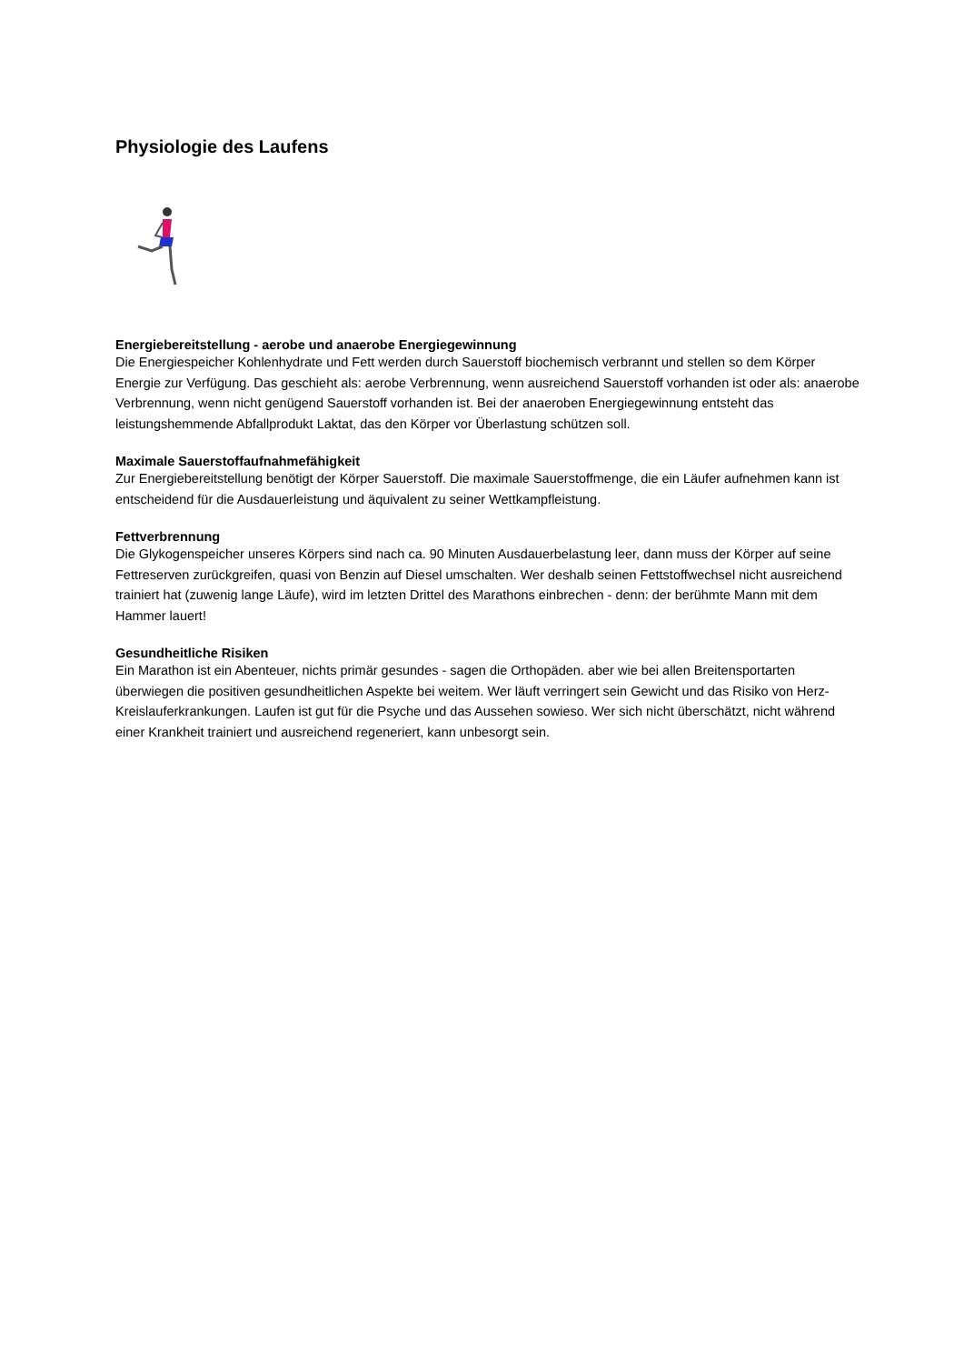Physiologie des Laufens
Energiebereitstellung - aerobe und anaerobe Energiegewinnung
Die Energiespeicher Kohlenhydrate und Fett werden durch Sauerstoff biochemisch verbrannt und stellen so dem Körper Energie zur Verfügung. Das geschieht als: aerobe Verbrennung, wenn ausreichend Sauerstoff vorhanden ist oder als: anaerobe Verbrennung, wenn nicht genügend Sauerstoff vorhanden ist. Bei der anaeroben Energiegewinnung entsteht das leistungshemmende Abfallprodukt Laktat, das den Körper vor Überlastung schützen soll.
Maximale Sauerstoffaufnahmefähigkeit
Zur Energiebereitstellung benötigt der Körper Sauerstoff. Die maximale Sauerstoffmenge, die ein Läufer aufnehmen kann ist entscheidend für die Ausdauerleistung und äquivalent zu seiner Wettkampfleistung.
Fettverbrennung
Die Glykogenspeicher unseres Körpers sind nach ca. 90 Minuten Ausdauerbelastung leer, dann muss der Körper auf seine Fettreserven zurückgreifen, quasi von Benzin auf Diesel umschalten. Wer deshalb seinen Fettstoffwechsel nicht ausreichend trainiert hat (zuwenig lange Läufe), wird im letzten Drittel des Marathons einbrechen - denn: der berühmte Mann mit dem Hammer lauert!
Gesundheitliche Risiken
Ein Marathon ist ein Abenteuer, nichts primär gesundes - sagen die Orthopäden. aber wie bei allen Breitensportarten überwiegen die positiven gesundheitlichen Aspekte bei weitem. Wer läuft verringert sein Gewicht und das Risiko von Herz-Kreislauferkrankungen. Laufen ist gut für die Psyche und das Aussehen sowieso. Wer sich nicht überschätzt, nicht während einer Krankheit trainiert und ausreichend regeneriert, kann unbesorgt sein.